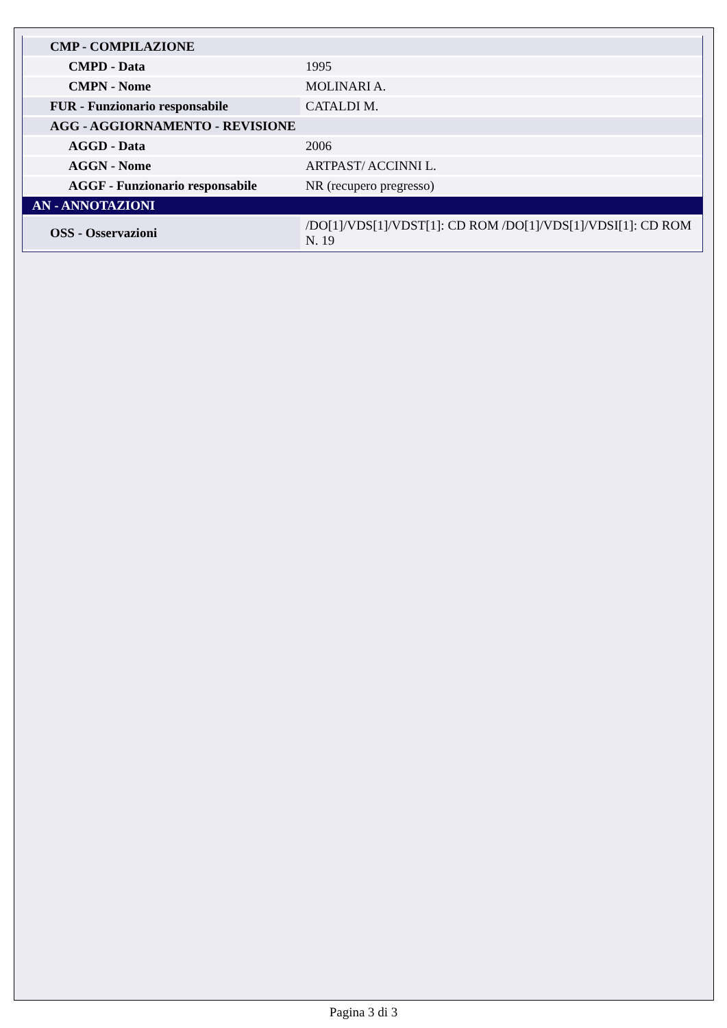| CMP - COMPILAZIONE | |
| CMPD - Data | 1995 |
| CMPN - Nome | MOLINARI A. |
| FUR - Funzionario responsabile | CATALDI M. |
| AGG - AGGIORNAMENTO - REVISIONE | |
| AGGD - Data | 2006 |
| AGGN - Nome | ARTPAST/ ACCINNI L. |
| AGGF - Funzionario responsabile | NR (recupero pregresso) |
| AN - ANNOTAZIONI | |
| OSS - Osservazioni | /DO[1]/VDS[1]/VDST[1]: CD ROM /DO[1]/VDS[1]/VDSI[1]: CD ROM N. 19 |
Pagina 3 di 3